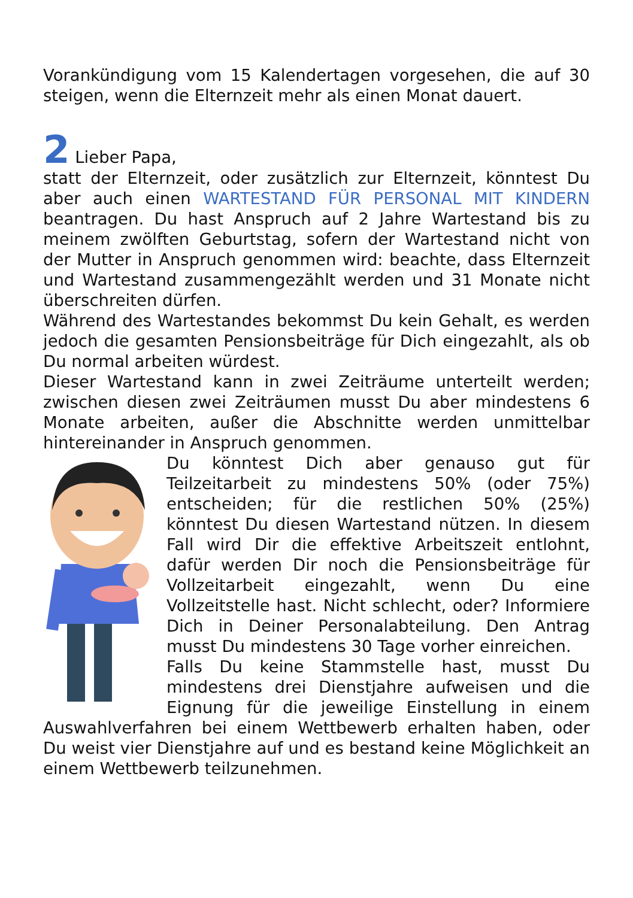Vorankündigung vom 15 Kalendertagen vorgesehen, die auf 30 steigen, wenn die Elternzeit mehr als einen Monat dauert.
2 Lieber Papa,
statt der Elternzeit, oder zusätzlich zur Elternzeit, könntest Du aber auch einen WARTESTAND FÜR PERSONAL MIT KINDERN beantragen. Du hast Anspruch auf 2 Jahre Wartestand bis zu meinem zwölften Geburtstag, sofern der Wartestand nicht von der Mutter in Anspruch genommen wird: beachte, dass Elternzeit und Wartestand zusammengezählt werden und 31 Monate nicht überschreiten dürfen.
Während des Wartestandes bekommst Du kein Gehalt, es werden jedoch die gesamten Pensionsbeiträge für Dich eingezahlt, als ob Du normal arbeiten würdest.
Dieser Wartestand kann in zwei Zeiträume unterteilt werden; zwischen diesen zwei Zeiträumen musst Du aber mindestens 6 Monate arbeiten, außer die Abschnitte werden unmittelbar hintereinander in Anspruch genommen.
Du könntest Dich aber genauso gut für Teilzeitarbeit zu mindestens 50% (oder 75%) entscheiden; für die restlichen 50% (25%) könntest Du diesen Wartestand nützen. In diesem Fall wird Dir die effektive Arbeitszeit entlohnt, dafür werden Dir noch die Pensionsbeiträge für Vollzeitarbeit eingezahlt, wenn Du eine Vollzeitstelle hast. Nicht schlecht, oder? Informiere Dich in Deiner Personalabteilung. Den Antrag musst Du mindestens 30 Tage vorher einreichen.
Falls Du keine Stammstelle hast, musst Du mindestens drei Dienstjahre aufweisen und die Eignung für die jeweilige Einstellung in einem Auswahlverfahren bei einem Wettbewerb erhalten haben, oder Du weist vier Dienstjahre auf und es bestand keine Möglichkeit an einem Wettbewerb teilzunehmen.